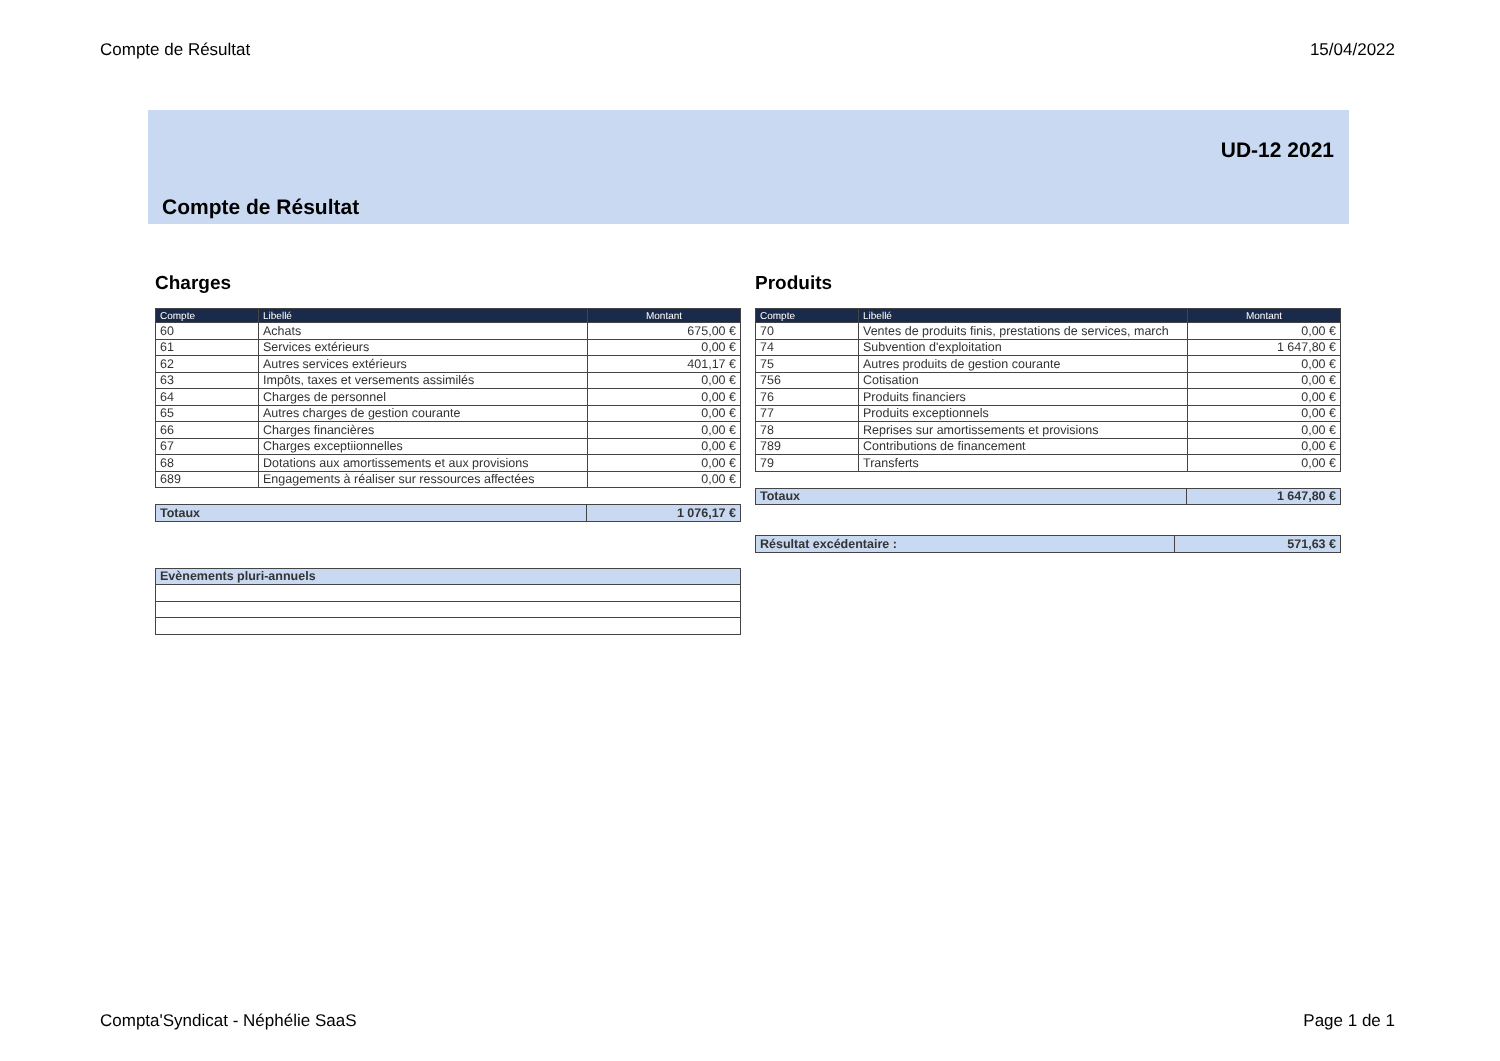Compte de Résultat 15/04/2022
UD-12 2021
Compte de Résultat
Charges
| Compte | Libellé | Montant |
| --- | --- | --- |
| 60 | Achats | 675,00 € |
| 61 | Services extérieurs | 0,00 € |
| 62 | Autres services extérieurs | 401,17 € |
| 63 | Impôts, taxes et versements assimilés | 0,00 € |
| 64 | Charges de personnel | 0,00 € |
| 65 | Autres charges de gestion courante | 0,00 € |
| 66 | Charges financières | 0,00 € |
| 67 | Charges exceptiionnelles | 0,00 € |
| 68 | Dotations aux amortissements et aux provisions | 0,00 € |
| 689 | Engagements à réaliser sur ressources affectées | 0,00 € |
| Totaux | 1 076,17 € |
| Evènements pluri-annuels |
Produits
| Compte | Libellé | Montant |
| --- | --- | --- |
| 70 | Ventes de produits finis, prestations de services, march | 0,00 € |
| 74 | Subvention d'exploitation | 1 647,80 € |
| 75 | Autres produits de gestion courante | 0,00 € |
| 756 | Cotisation | 0,00 € |
| 76 | Produits financiers | 0,00 € |
| 77 | Produits exceptionnels | 0,00 € |
| 78 | Reprises sur amortissements et provisions | 0,00 € |
| 789 | Contributions de financement | 0,00 € |
| 79 | Transferts | 0,00 € |
| Totaux | 1 647,80 € |
| Résultat excédentaire : | 571,63 € |
Compta'Syndicat - Néphélie SaaS Page 1 de 1